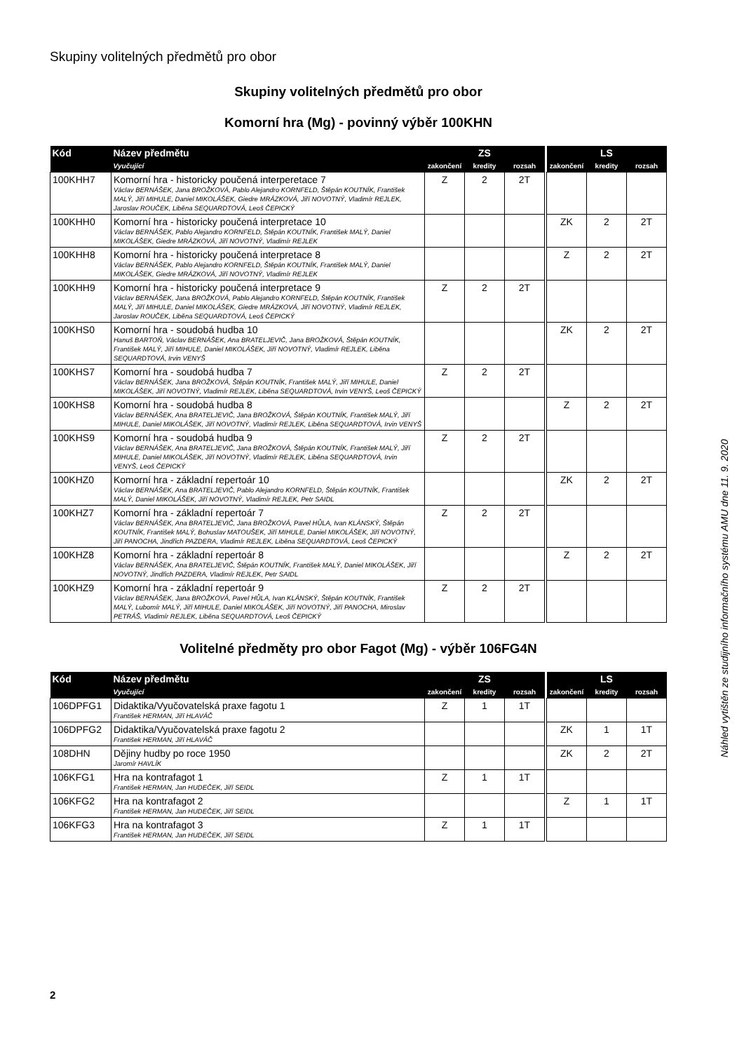Skupiny volitelných předmětů pro obor
Skupiny volitelných předmětů pro obor
Komorní hra (Mg) - povinný výběr 100KHN
| Kód | Název předmětu | ZS | | | | LS | | |
| --- | --- | --- | --- | --- | --- | --- | --- | --- |
| | Vyučující | zakončení | kredity | rozsah | | zakončení | kredity | rozsah |
| 100KHH7 | Komorní hra - historicky poučená interperetace 7 Václav BERNÁŠEK, Jana BROŽKOVÁ, Pablo Alejandro KORNFELD, Štěpán KOUTNÍK, František MALÝ, Jiří MIHULE, Daniel MIKOLÁŠEK, Giedre MRÁZKOVÁ, Jiří NOVOTNÝ, Vladimír REJLEK, Jaroslav ROUČEK, Liběna SEQUARDTOVÁ, Leoš ČEPICKÝ | Z | 2 | 2T | | | | |
| 100KHH0 | Komorní hra - historicky poučená interpretace 10 Václav BERNÁŠEK, Pablo Alejandro KORNFELD, Štěpán KOUTNÍK, František MALÝ, Daniel MIKOLÁŠEK, Giedre MRÁZKOVÁ, Jiří NOVOTNÝ, Vladimír REJLEK | | | | | ZK | 2 | 2T |
| 100KHH8 | Komorní hra - historicky poučená interpretace 8 Václav BERNÁŠEK, Pablo Alejandro KORNFELD, Štěpán KOUTNÍK, František MALÝ, Daniel MIKOLÁŠEK, Giedre MRÁZKOVÁ, Jiří NOVOTNÝ, Vladimír REJLEK | | | | | Z | 2 | 2T |
| 100KHH9 | Komorní hra - historicky poučená interpretace 9 Václav BERNÁŠEK, Jana BROŽKOVÁ, Pablo Alejandro KORNFELD, Štěpán KOUTNÍK, František MALÝ, Jiří MIHULE, Daniel MIKOLÁŠEK, Giedre MRÁZKOVÁ, Jiří NOVOTNÝ, Vladimír REJLEK, Jaroslav ROUČEK, Liběna SEQUARDTOVÁ, Leoš ČEPICKÝ | Z | 2 | 2T | | | | |
| 100KHS0 | Komorní hra - soudobá hudba 10 Hanuš BARTOŇ, Václav BERNÁŠEK, Ana BRATELJEVIČ, Jana BROŽKOVÁ, Štěpán KOUTNÍK, František MALÝ, Jiří MIHULE, Daniel MIKOLÁŠEK, Jiří NOVOTNÝ, Vladimír REJLEK, Liběna SEQUARDTOVÁ, Irvin VENYŠ | | | | | ZK | 2 | 2T |
| 100KHS7 | Komorní hra - soudobá hudba 7 Václav BERNÁŠEK, Jana BROŽKOVÁ, Štěpán KOUTNÍK, František MALÝ, Jiří MIHULE, Daniel MIKOLÁŠEK, Jiří NOVOTNÝ, Vladimír REJLEK, Liběna SEQUARDTOVÁ, Irvin VENYŠ, Leoš ČEPICKÝ | Z | 2 | 2T | | | | |
| 100KHS8 | Komorní hra - soudobá hudba 8 Václav BERNÁŠEK, Ana BRATELJEVIČ, Jana BROŽKOVÁ, Štěpán KOUTNÍK, František MALÝ, Jiří MIHULE, Daniel MIKOLÁŠEK, Jiří NOVOTNÝ, Vladimír REJLEK, Liběna SEQUARDTOVÁ, Irvin VENYŠ | | | | | Z | 2 | 2T |
| 100KHS9 | Komorní hra - soudobá hudba 9 Václav BERNÁŠEK, Ana BRATELJEVIČ, Jana BROŽKOVÁ, Štěpán KOUTNÍK, František MALÝ, Jiří MIHULE, Daniel MIKOLÁŠEK, Jiří NOVOTNÝ, Vladimír REJLEK, Liběna SEQUARDTOVÁ, Irvin VENYŠ, Leoš ČEPICKÝ | Z | 2 | 2T | | | | |
| 100KHZ0 | Komorní hra - základní repertoár 10 Václav BERNÁŠEK, Ana BRATELJEVIČ, Pablo Alejandro KORNFELD, Štěpán KOUTNÍK, František MALÝ, Daniel MIKOLÁŠEK, Jiří NOVOTNÝ, Vladimír REJLEK, Petr SAIDL | | | | | ZK | 2 | 2T |
| 100KHZ7 | Komorní hra - základní repertoár 7 Václav BERNÁŠEK, Ana BRATELJEVIČ, Jana BROŽKOVÁ, Pavel HŮLA, Ivan KLÁNSKÝ, Štěpán KOUTNÍK, František MALÝ, Bohuslav MATOUŠEK, Jiří MIHULE, Daniel MIKOLÁŠEK, Jiří NOVOTNÝ, Jiří PANOCHA, Jindřich PAZDERA, Vladimír REJLEK, Liběna SEQUARDTOVÁ, Leoš ČEPICKÝ | Z | 2 | 2T | | | | |
| 100KHZ8 | Komorní hra - základní repertoár 8 Václav BERNÁŠEK, Ana BRATELJEVIČ, Štěpán KOUTNÍK, František MALÝ, Daniel MIKOLÁŠEK, Jiří NOVOTNÝ, Jindřich PAZDERA, Vladimír REJLEK, Petr SAIDL | | | | | Z | 2 | 2T |
| 100KHZ9 | Komorní hra - základní repertoár 9 Václav BERNÁŠEK, Jana BROŽKOVÁ, Pavel HŮLA, Ivan KLÁNSKÝ, Štěpán KOUTNÍK, František MALÝ, Lubomír MALÝ, Jiří MIHULE, Daniel MIKOLÁŠEK, Jiří NOVOTNÝ, Jiří PANOCHA, Miroslav PETRÁŠ, Vladimír REJLEK, Liběna SEQUARDTOVÁ, Leoš ČEPICKÝ | Z | 2 | 2T | | | | |
Volitelné předměty pro obor Fagot (Mg) - výběr 106FG4N
| Kód | Název předmětu | ZS | | | | LS | | |
| --- | --- | --- | --- | --- | --- | --- | --- | --- |
| | Vyučující | zakončení | kredity | rozsah | | zakončení | kredity | rozsah |
| 106DPFG1 | Didaktika/Vyučovatelská praxe fagotu 1 František HERMAN, Jiří HLAVÁČ | Z | 1 | 1T | | | | |
| 106DPFG2 | Didaktika/Vyučovatelská praxe fagotu 2 František HERMAN, Jiří HLAVÁČ | | | | | ZK | 1 | 1T |
| 108DHN | Dějiny hudby po roce 1950 Jaromír HAVLÍK | | | | | ZK | 2 | 2T |
| 106KFG1 | Hra na kontrafagot 1 František HERMAN, Jan HUDEČEK, Jiří SEIDL | Z | 1 | 1T | | | | |
| 106KFG2 | Hra na kontrafagot 2 František HERMAN, Jan HUDEČEK, Jiří SEIDL | | | | | Z | 1 | 1T |
| 106KFG3 | Hra na kontrafagot 3 František HERMAN, Jan HUDEČEK, Jiří SEIDL | Z | 1 | 1T | | | | |
Náhled vytištěn ze studijního informačního systému AMU dne 11. 9. 2020
2